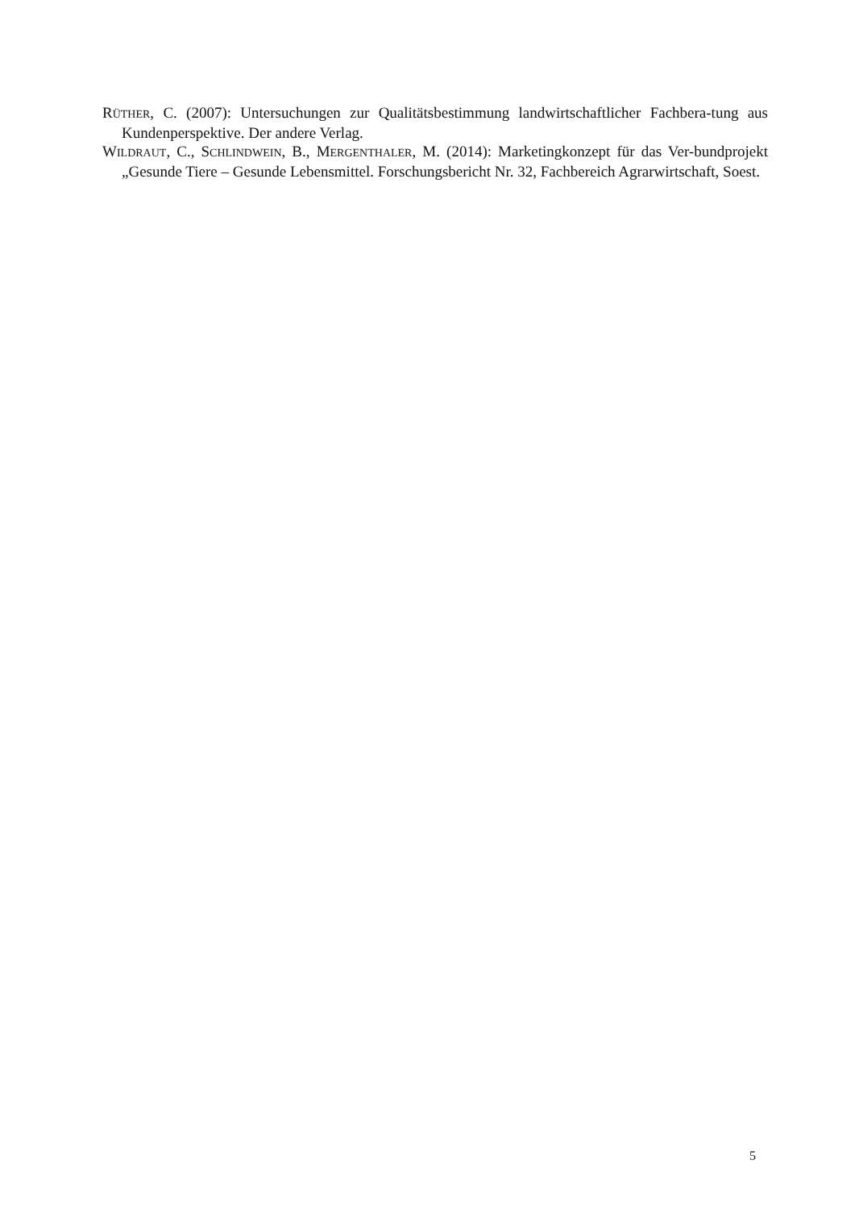RÜTHER, C. (2007): Untersuchungen zur Qualitätsbestimmung landwirtschaftlicher Fachbera-tung aus Kundenperspektive. Der andere Verlag.
WILDRAUT, C., SCHLINDWEIN, B., MERGENTHALER, M. (2014): Marketingkonzept für das Ver-bundprojekt „Gesunde Tiere – Gesunde Lebensmittel. Forschungsbericht Nr. 32, Fachbereich Agrarwirtschaft, Soest.
5